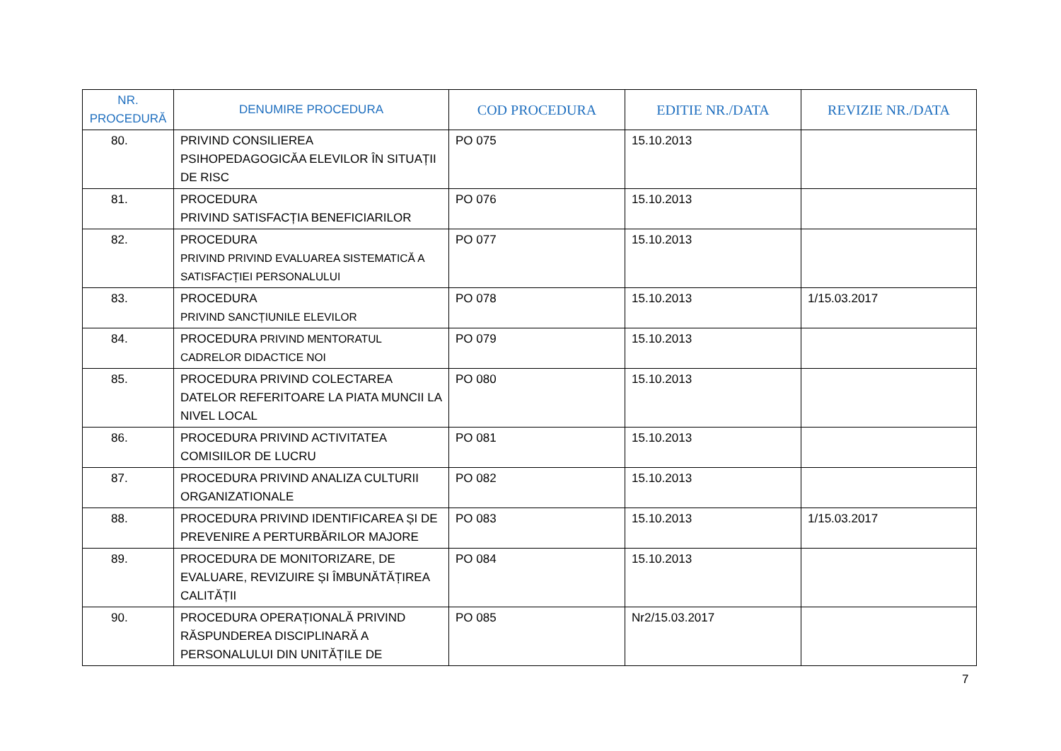| NR. PROCEDURĂ | DENUMIRE PROCEDURA | COD PROCEDURA | EDITIE NR./DATA | REVIZIE NR./DATA |
| --- | --- | --- | --- | --- |
| 80. | PRIVIND CONSILIEREA PSIHOPEDAGOGICĂA ELEVILOR ÎN SITUAȚII DE RISC | PO 075 | 15.10.2013 | |
| 81. | PROCEDURA PRIVIND SATISFACȚIA BENEFICIARILOR | PO 076 | 15.10.2013 | |
| 82. | PROCEDURA PRIVIND PRIVIND EVALUAREA SISTEMATICĂ A SATISFACȚIEI PERSONALULUI | PO 077 | 15.10.2013 | |
| 83. | PROCEDURA PRIVIND SANCȚIUNILE ELEVILOR | PO 078 | 15.10.2013 | 1/15.03.2017 |
| 84. | PROCEDURA PRIVIND MENTORATUL CADRELOR DIDACTICE NOI | PO 079 | 15.10.2013 | |
| 85. | PROCEDURA PRIVIND COLECTAREA DATELOR REFERITOARE LA PIATA MUNCII LA NIVEL LOCAL | PO 080 | 15.10.2013 | |
| 86. | PROCEDURA PRIVIND ACTIVITATEA COMISIILOR DE LUCRU | PO 081 | 15.10.2013 | |
| 87. | PROCEDURA PRIVIND ANALIZA CULTURII ORGANIZATIONALE | PO 082 | 15.10.2013 | |
| 88. | PROCEDURA PRIVIND IDENTIFICAREA ȘI DE PREVENIRE A PERTURBĂRILOR MAJORE | PO 083 | 15.10.2013 | 1/15.03.2017 |
| 89. | PROCEDURA DE MONITORIZARE, DE EVALUARE, REVIZUIRE ȘI ÎMBUNĂTĂȚIREA CALITĂȚII | PO 084 | 15.10.2013 | |
| 90. | PROCEDURA OPERAȚIONALĂ PRIVIND RĂSPUNDEREA DISCIPLINARĂ A PERSONALULUI DIN UNITĂȚILE DE | PO 085 | Nr2/15.03.2017 | |
7